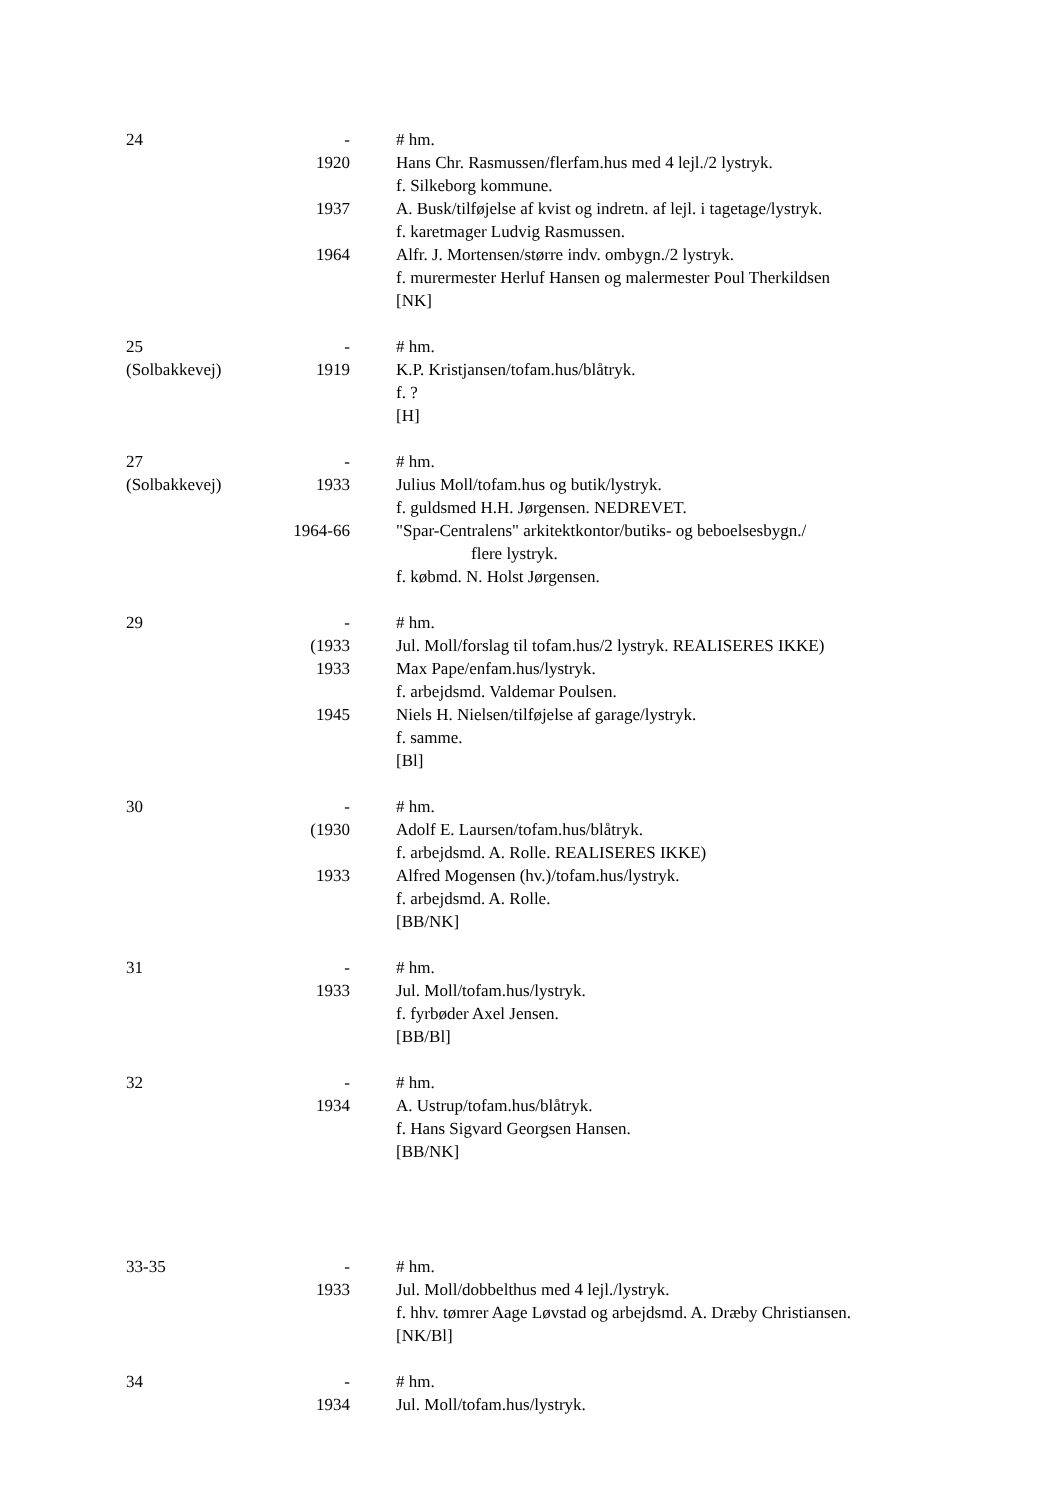| 24 | - | # hm. |
| | 1920 | Hans Chr. Rasmussen/flerfam.hus med 4 lejl./2 lystryk. |
| | | f. Silkeborg kommune. |
| | 1937 | A. Busk/tilføjelse af kvist og indretn. af lejl. i tagetage/lystryk. |
| | | f. karetmager Ludvig Rasmussen. |
| | 1964 | Alfr. J. Mortensen/større indv. ombygn./2 lystryk. |
| | | f. murermester Herluf Hansen og malermester Poul Therkildsen |
| | | [NK] |
| 25 | - | # hm. |
| (Solbakkevej) | 1919 | K.P. Kristjansen/tofam.hus/blåtryk. |
| | | f. ? |
| | | [H] |
| 27 | - | # hm. |
| (Solbakkevej) | 1933 | Julius Moll/tofam.hus og butik/lystryk. |
| | | f. guldsmed H.H. Jørgensen. NEDREVET. |
| | 1964-66 | "Spar-Centralens" arkitektkontor/butiks- og beboelsesbygn./ |
| | | flere lystryk. |
| | | f. købmd. N. Holst Jørgensen. |
| 29 | - | # hm. |
| | (1933 | Jul. Moll/forslag til tofam.hus/2 lystryk. REALISERES IKKE) |
| | 1933 | Max Pape/enfam.hus/lystryk. |
| | | f. arbejdsmd. Valdemar Poulsen. |
| | 1945 | Niels H. Nielsen/tilføjelse af garage/lystryk. |
| | | f. samme. |
| | | [Bl] |
| 30 | - | # hm. |
| | (1930 | Adolf E. Laursen/tofam.hus/blåtryk. |
| | | f. arbejdsmd. A. Rolle. REALISERES IKKE) |
| | 1933 | Alfred Mogensen (hv.)/tofam.hus/lystryk. |
| | | f. arbejdsmd. A. Rolle. |
| | | [BB/NK] |
| 31 | - | # hm. |
| | 1933 | Jul. Moll/tofam.hus/lystryk. |
| | | f. fyrbøder Axel Jensen. |
| | | [BB/Bl] |
| 32 | - | # hm. |
| | 1934 | A. Ustrup/tofam.hus/blåtryk. |
| | | f. Hans Sigvard Georgsen Hansen. |
| | | [BB/NK] |
| 33-35 | - | # hm. |
| | 1933 | Jul. Moll/dobbelthus med 4 lejl./lystryk. |
| | | f. hhv. tømrer Aage Løvstad og arbejdsmd. A. Dræby Christiansen. |
| | | [NK/Bl] |
| 34 | - | # hm. |
| | 1934 | Jul. Moll/tofam.hus/lystryk. |